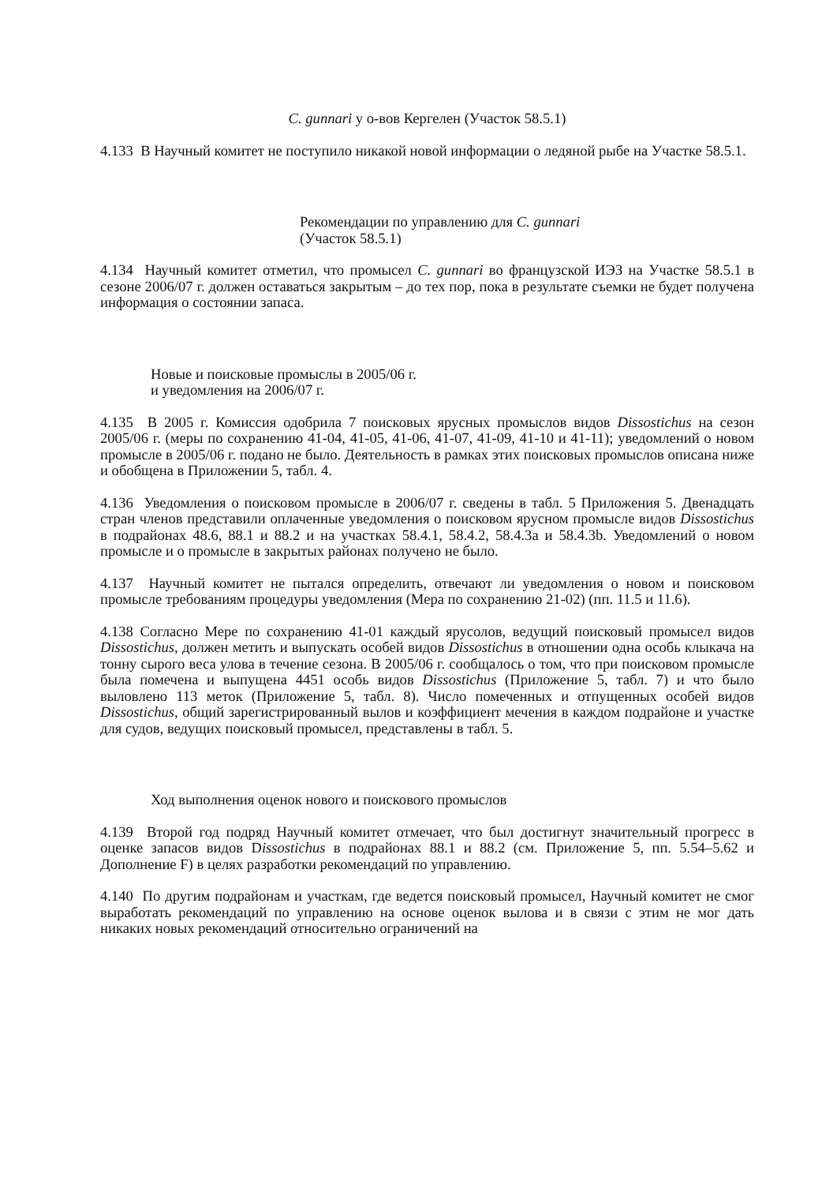C. gunnari у о-вов Кергелен (Участок 58.5.1)
4.133 В Научный комитет не поступило никакой новой информации о ледяной рыбе на Участке 58.5.1.
Рекомендации по управлению для C. gunnari
(Участок 58.5.1)
4.134 Научный комитет отметил, что промысел C. gunnari во французской ИЭЗ на Участке 58.5.1 в сезоне 2006/07 г. должен оставаться закрытым – до тех пор, пока в результате съемки не будет получена информация о состоянии запаса.
Новые и поисковые промыслы в 2005/06 г.
и уведомления на 2006/07 г.
4.135 В 2005 г. Комиссия одобрила 7 поисковых ярусных промыслов видов Dissostichus на сезон 2005/06 г. (меры по сохранению 41-04, 41-05, 41-06, 41-07, 41-09, 41-10 и 41-11); уведомлений о новом промысле в 2005/06 г. подано не было. Деятельность в рамках этих поисковых промыслов описана ниже и обобщена в Приложении 5, табл. 4.
4.136 Уведомления о поисковом промысле в 2006/07 г. сведены в табл. 5 Приложения 5. Двенадцать стран членов представили оплаченные уведомления о поисковом ярусном промысле видов Dissostichus в подрайонах 48.6, 88.1 и 88.2 и на участках 58.4.1, 58.4.2, 58.4.3a и 58.4.3b. Уведомлений о новом промысле и о промысле в закрытых районах получено не было.
4.137 Научный комитет не пытался определить, отвечают ли уведомления о новом и поисковом промысле требованиям процедуры уведомления (Мера по сохранению 21-02) (пп. 11.5 и 11.6).
4.138 Согласно Мере по сохранению 41-01 каждый ярусолов, ведущий поисковый промысел видов Dissostichus, должен метить и выпускать особей видов Dissostichus в отношении одна особь клыкача на тонну сырого веса улова в течение сезона. В 2005/06 г. сообщалось о том, что при поисковом промысле была помечена и выпущена 4451 особь видов Dissostichus (Приложение 5, табл. 7) и что было выловлено 113 меток (Приложение 5, табл. 8). Число помеченных и отпущенных особей видов Dissostichus, общий зарегистрированный вылов и коэффициент мечения в каждом подрайоне и участке для судов, ведущих поисковый промысел, представлены в табл. 5.
Ход выполнения оценок нового и поискового промыслов
4.139 Второй год подряд Научный комитет отмечает, что был достигнут значительный прогресс в оценке запасов видов Dissostichus в подрайонах 88.1 и 88.2 (см. Приложение 5, пп. 5.54–5.62 и Дополнение F) в целях разработки рекомендаций по управлению.
4.140 По другим подрайонам и участкам, где ведется поисковый промысел, Научный комитет не смог выработать рекомендаций по управлению на основе оценок вылова и в связи с этим не мог дать никаких новых рекомендаций относительно ограничений на